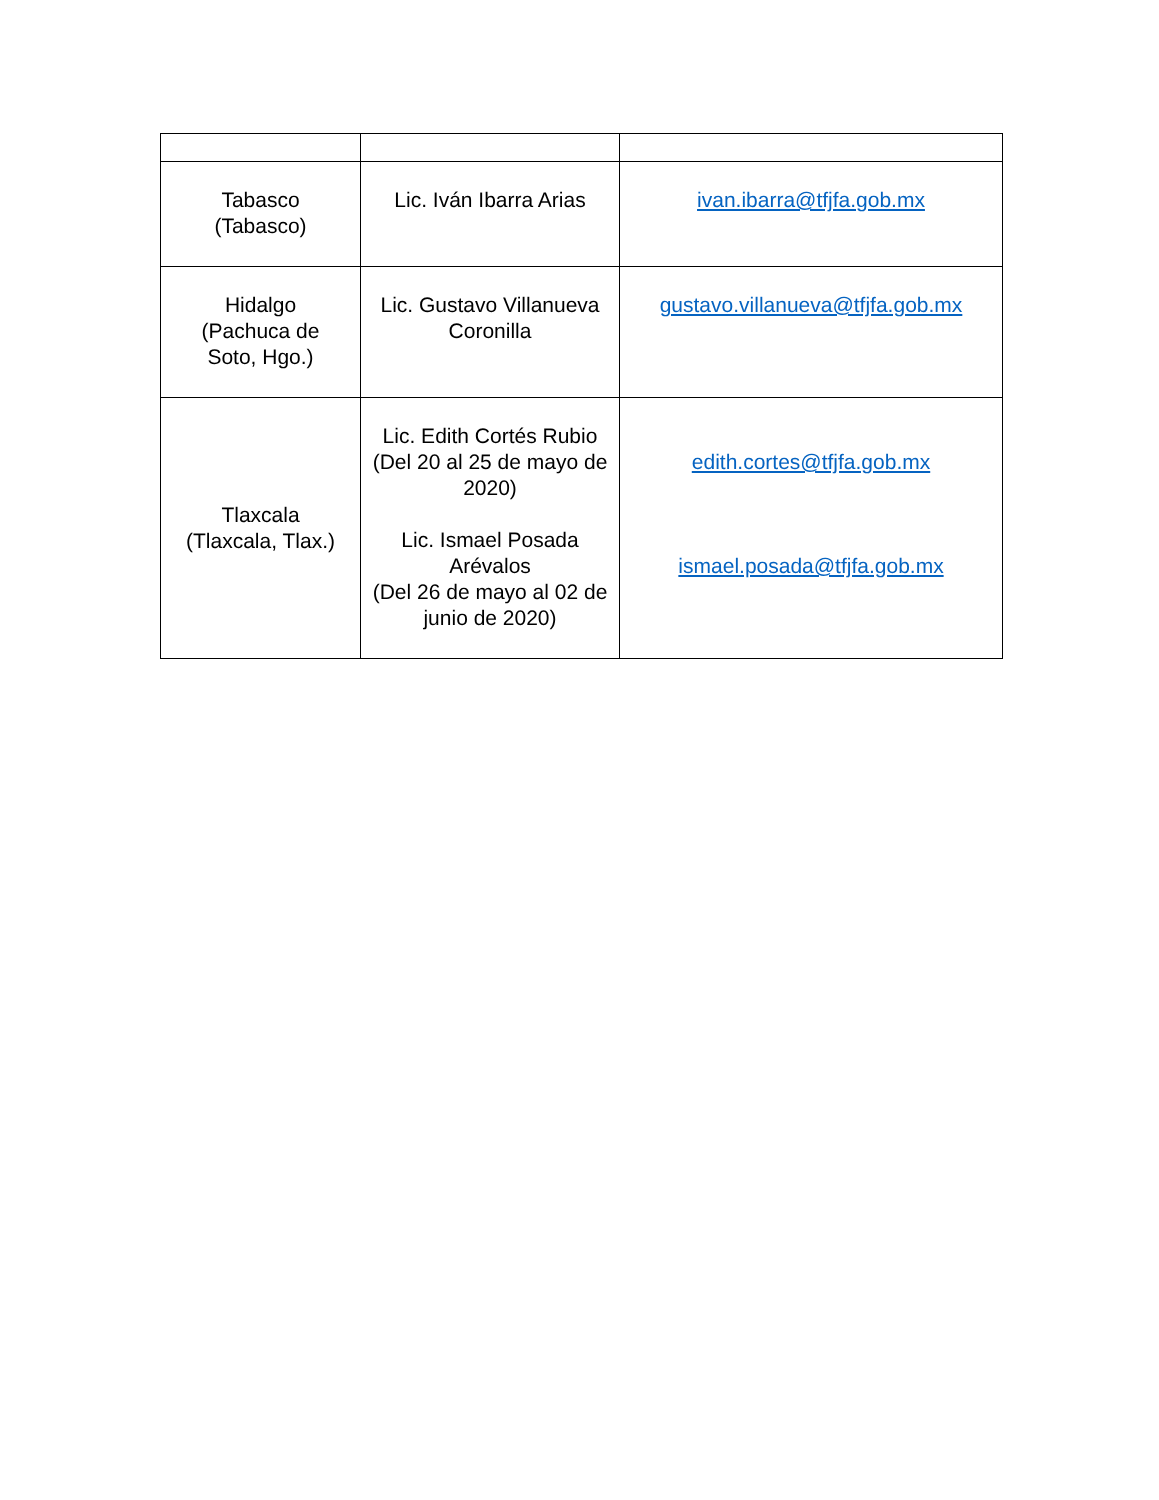| Tabasco (Tabasco) | Lic. Iván Ibarra Arias | ivan.ibarra@tfjfa.gob.mx |
| Hidalgo (Pachuca de Soto, Hgo.) | Lic. Gustavo Villanueva Coronilla | gustavo.villanueva@tfjfa.gob.mx |
| Tlaxcala (Tlaxcala, Tlax.) | Lic. Edith Cortés Rubio (Del 20 al 25 de mayo de 2020) Lic. Ismael Posada Arévalos (Del 26 de mayo al 02 de junio de 2020) | edith.cortes@tfjfa.gob.mx ismael.posada@tfjfa.gob.mx |